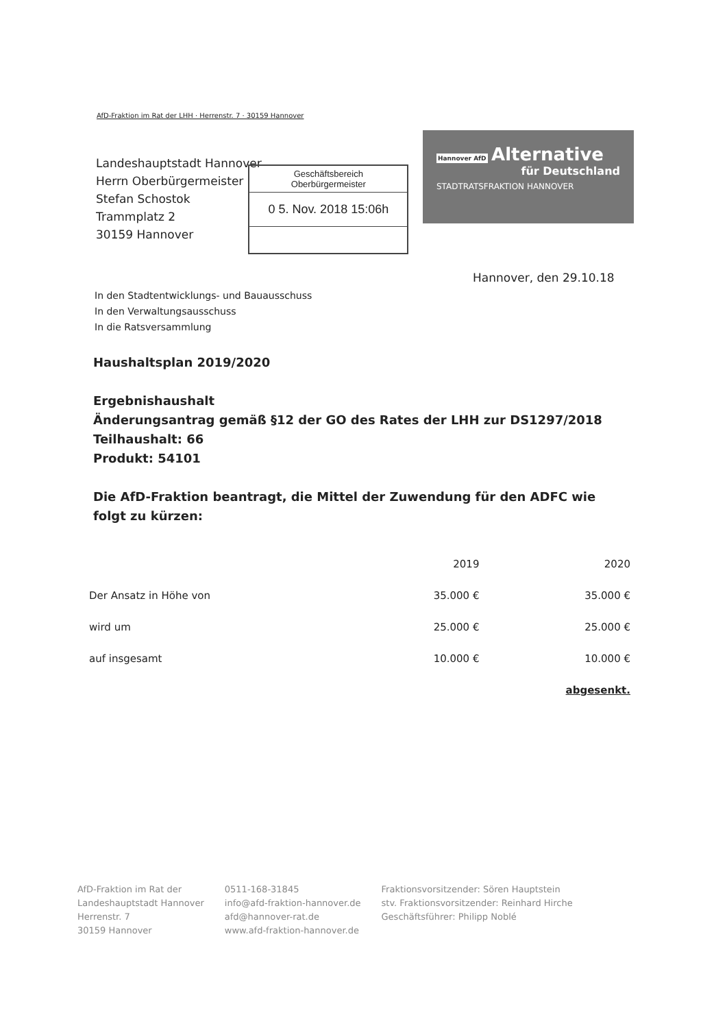AfD-Fraktion im Rat der LHH · Herrenstr. 7 · 30159 Hannover
Landeshauptstadt Hannover
Herrn Oberbürgermeister
Stefan Schostok
Trammplatz 2
30159 Hannover
Geschäftsbereich
Oberbürgermeister
0 5. Nov. 2018 15:06h
Hannover AfD Alternative
für Deutschland
STADTRATSFRAKTION HANNOVER
Hannover, den 29.10.18
In den Stadtentwicklungs- und Bauausschuss
In den Verwaltungsausschuss
In die Ratsversammlung
Haushaltsplan 2019/2020
Ergebnishaushalt
Änderungsantrag gemäß §12 der GO des Rates der LHH zur DS1297/2018
Teilhaushalt: 66
Produkt: 54101
Die AfD-Fraktion beantragt, die Mittel der Zuwendung für den ADFC wie folgt zu kürzen:
| | 2019 | 2020 |
| --- | --- | --- |
| Der Ansatz in Höhe von | 35.000 € | 35.000 € |
| wird um | 25.000 € | 25.000 € |
| auf insgesamt | 10.000 € | 10.000 € |
| | | abgesenkt. |
AfD-Fraktion im Rat der
Landeshauptstadt Hannover
Herrenstr. 7
30159 Hannover
0511-168-31845
info@afd-fraktion-hannover.de
afd@hannover-rat.de
www.afd-fraktion-hannover.de
Fraktionsvorsitzender: Sören Hauptstein
stv. Fraktionsvorsitzender: Reinhard Hirche
Geschäftsführer: Philipp Noblé